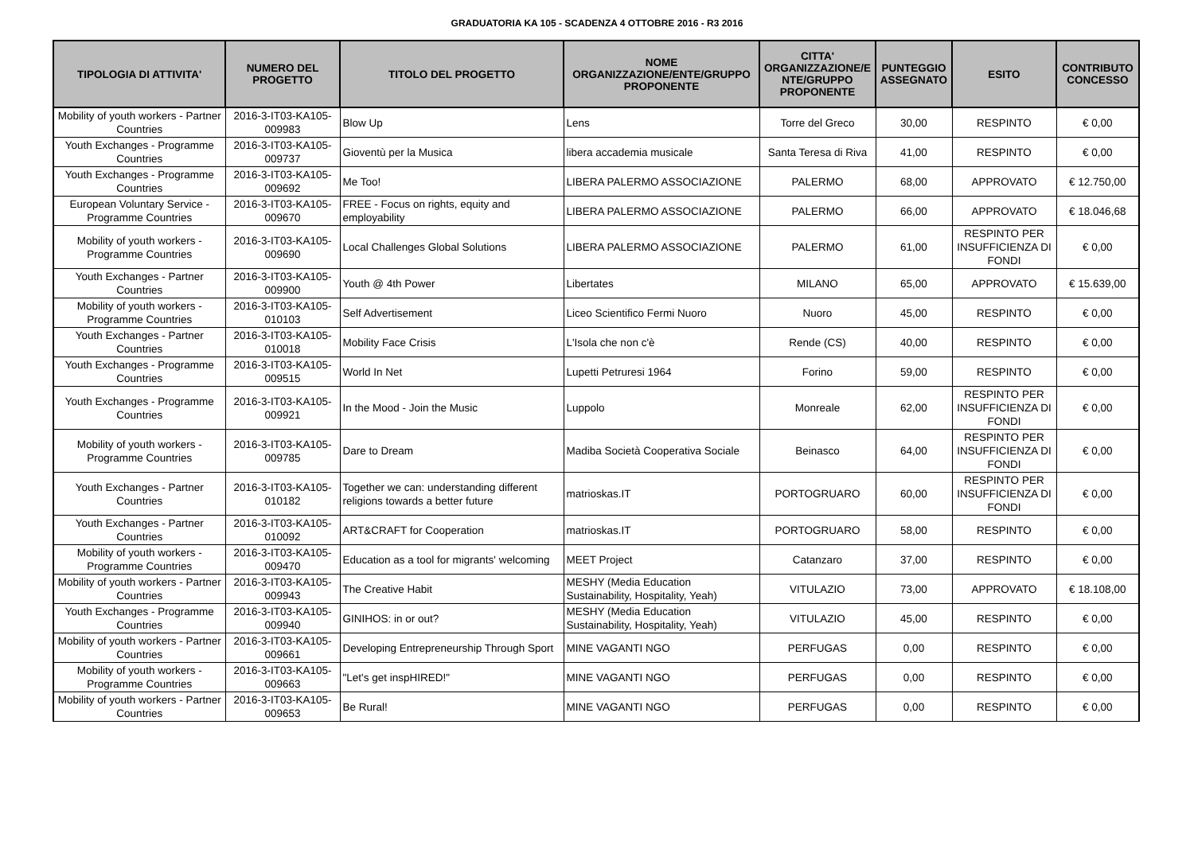GRADUATORIA KA 105 - SCADENZA 4 OTTOBRE 2016 - R3 2016
| TIPOLOGIA DI ATTIVITA' | NUMERO DEL PROGETTO | TITOLO DEL PROGETTO | NOME ORGANIZZAZIONE/ENTE/GRUPPO PROPONENTE | CITTA' ORGANIZZAZIONE/E NTE/GRUPPO PROPONENTE | PUNTEGGIO ASSEGNATO | ESITO | CONTRIBUTO CONCESSO |
| --- | --- | --- | --- | --- | --- | --- | --- |
| Mobility of youth workers - Partner Countries | 2016-3-IT03-KA105-009983 | Blow Up | Lens | Torre del Greco | 30,00 | RESPINTO | € 0,00 |
| Youth Exchanges - Programme Countries | 2016-3-IT03-KA105-009737 | Gioventù per la Musica | libera accademia musicale | Santa Teresa di Riva | 41,00 | RESPINTO | € 0,00 |
| Youth Exchanges - Programme Countries | 2016-3-IT03-KA105-009692 | Me Too! | LIBERA PALERMO ASSOCIAZIONE | PALERMO | 68,00 | APPROVATO | € 12.750,00 |
| European Voluntary Service - Programme Countries | 2016-3-IT03-KA105-009670 | FREE - Focus on rights, equity and employability | LIBERA PALERMO ASSOCIAZIONE | PALERMO | 66,00 | APPROVATO | € 18.046,68 |
| Mobility of youth workers - Programme Countries | 2016-3-IT03-KA105-009690 | Local Challenges Global Solutions | LIBERA PALERMO ASSOCIAZIONE | PALERMO | 61,00 | RESPINTO PER INSUFFICIENZA DI FONDI | € 0,00 |
| Youth Exchanges - Partner Countries | 2016-3-IT03-KA105-009900 | Youth @ 4th Power | Libertates | MILANO | 65,00 | APPROVATO | € 15.639,00 |
| Mobility of youth workers - Programme Countries | 2016-3-IT03-KA105-010103 | Self Advertisement | Liceo Scientifico Fermi Nuoro | Nuoro | 45,00 | RESPINTO | € 0,00 |
| Youth Exchanges - Partner Countries | 2016-3-IT03-KA105-010018 | Mobility Face Crisis | L'Isola che non c'è | Rende (CS) | 40,00 | RESPINTO | € 0,00 |
| Youth Exchanges - Programme Countries | 2016-3-IT03-KA105-009515 | World In Net | Lupetti Petruresi 1964 | Forino | 59,00 | RESPINTO | € 0,00 |
| Youth Exchanges - Programme Countries | 2016-3-IT03-KA105-009921 | In the Mood - Join the Music | Luppolo | Monreale | 62,00 | RESPINTO PER INSUFFICIENZA DI FONDI | € 0,00 |
| Mobility of youth workers - Programme Countries | 2016-3-IT03-KA105-009785 | Dare to Dream | Madiba Società Cooperativa Sociale | Beinasco | 64,00 | RESPINTO PER INSUFFICIENZA DI FONDI | € 0,00 |
| Youth Exchanges - Partner Countries | 2016-3-IT03-KA105-010182 | Together we can: understanding different religions towards a better future | matrioskas.IT | PORTOGRUARO | 60,00 | RESPINTO PER INSUFFICIENZA DI FONDI | € 0,00 |
| Youth Exchanges - Partner Countries | 2016-3-IT03-KA105-010092 | ART&CRAFT for Cooperation | matrioskas.IT | PORTOGRUARO | 58,00 | RESPINTO | € 0,00 |
| Mobility of youth workers - Programme Countries | 2016-3-IT03-KA105-009470 | Education as a tool for migrants' welcoming | MEET Project | Catanzaro | 37,00 | RESPINTO | € 0,00 |
| Mobility of youth workers - Partner Countries | 2016-3-IT03-KA105-009943 | The Creative Habit | MESHY (Media Education Sustainability, Hospitality, Yeah) | VITULAZIO | 73,00 | APPROVATO | € 18.108,00 |
| Youth Exchanges - Programme Countries | 2016-3-IT03-KA105-009940 | GINIHOS: in or out? | MESHY (Media Education Sustainability, Hospitality, Yeah) | VITULAZIO | 45,00 | RESPINTO | € 0,00 |
| Mobility of youth workers - Partner Countries | 2016-3-IT03-KA105-009661 | Developing Entrepreneurship Through Sport | MINE VAGANTI NGO | PERFUGAS | 0,00 | RESPINTO | € 0,00 |
| Mobility of youth workers - Programme Countries | 2016-3-IT03-KA105-009663 | "Let's get inspHIRED!" | MINE VAGANTI NGO | PERFUGAS | 0,00 | RESPINTO | € 0,00 |
| Mobility of youth workers - Partner Countries | 2016-3-IT03-KA105-009653 | Be Rural! | MINE VAGANTI NGO | PERFUGAS | 0,00 | RESPINTO | € 0,00 |